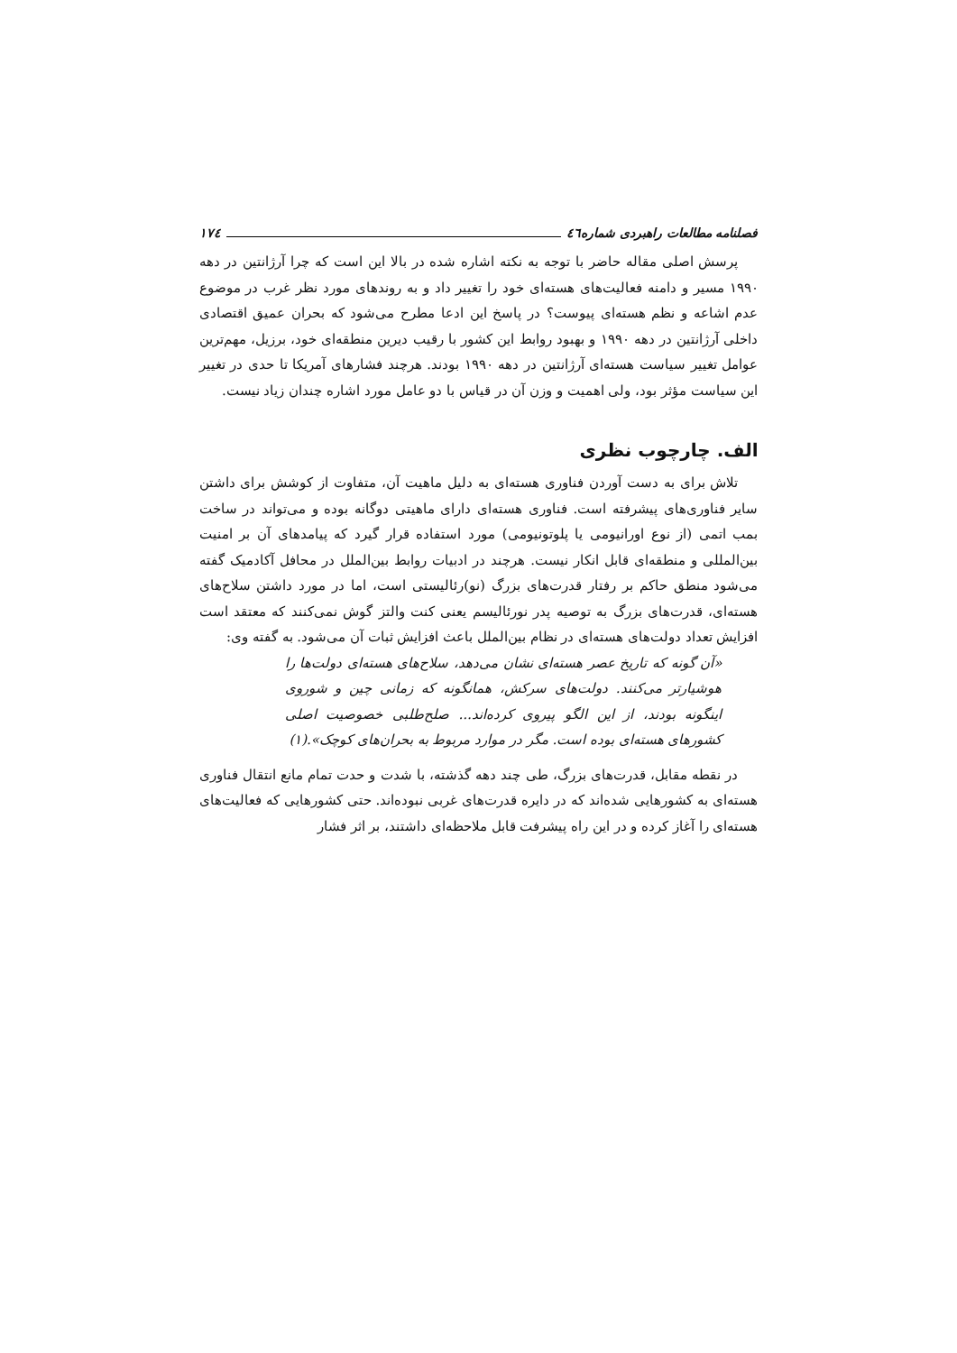فصلنامه مطالعات راهبردی شماره٤٦ ١٧٤
پرسش اصلی مقاله حاضر با توجه به نکته اشاره شده در بالا این است که چرا آرژانتین در دهه ١٩٩٠ مسیر و دامنه فعالیت‌های هسته‌ای خود را تغییر داد و به روندهای مورد نظر غرب در موضوع عدم اشاعه و نظم هسته‌ای پیوست؟ در پاسخ این ادعا مطرح می‌شود که بحران عمیق اقتصادی داخلی آرژانتین در دهه ١٩٩٠ و بهبود روابط این کشور با رقیب دیرین منطقه‌ای خود، برزیل، مهم‌ترین عوامل تغییر سیاست هسته‌ای آرژانتین در دهه ١٩٩٠ بودند. هرچند فشارهای آمریکا تا حدی در تغییر این سیاست مؤثر بود، ولی اهمیت و وزن آن در قیاس با دو عامل مورد اشاره چندان زیاد نیست.
الف. چارچوب نظری
تلاش برای به دست آوردن فناوری هسته‌ای به دلیل ماهیت آن، متفاوت از کوشش برای داشتن سایر فناوری‌های پیشرفته است. فناوری هسته‌ای دارای ماهیتی دوگانه بوده و می‌تواند در ساخت بمب اتمی (از نوع اورانیومی یا پلوتونیومی) مورد استفاده قرار گیرد که پیامدهای آن بر امنیت بین‌المللی و منطقه‌ای قابل انکار نیست. هرچند در ادبیات روابط بین‌الملل در محافل آکادمیک گفته می‌شود منطق حاکم بر رفتار قدرت‌های بزرگ (نو)رئالیستی است، اما در مورد داشتن سلاح‌های هسته‌ای، قدرت‌های بزرگ به توصیه پدر نورئالیسم یعنی کنت والتز گوش نمی‌کنند که معتقد است افزایش تعداد دولت‌های هسته‌ای در نظام بین‌الملل باعث افزایش ثبات آن می‌شود. به گفته وی:
«آن گونه که تاریخ عصر هسته‌ای نشان می‌دهد، سلاح‌های هسته‌ای دولت‌ها را هوشیارتر می‌کنند. دولت‌های سرکش، همانگونه که زمانی چین و شوروی اینگونه بودند، از این الگو پیروی کرده‌اند... صلح‌طلبی خصوصیت اصلی کشورهای هسته‌ای بوده است. مگر در موارد مربوط به بحران‌های کوچک».(١)
در نقطه مقابل، قدرت‌های بزرگ، طی چند دهه گذشته، با شدت و حدت تمام مانع انتقال فناوری هسته‌ای به کشورهایی شده‌اند که در دایره قدرت‌های غربی نبوده‌اند. حتی کشورهایی که فعالیت‌های هسته‌ای را آغاز کرده و در این راه پیشرفت قابل ملاحظه‌ای داشتند، بر اثر فشار